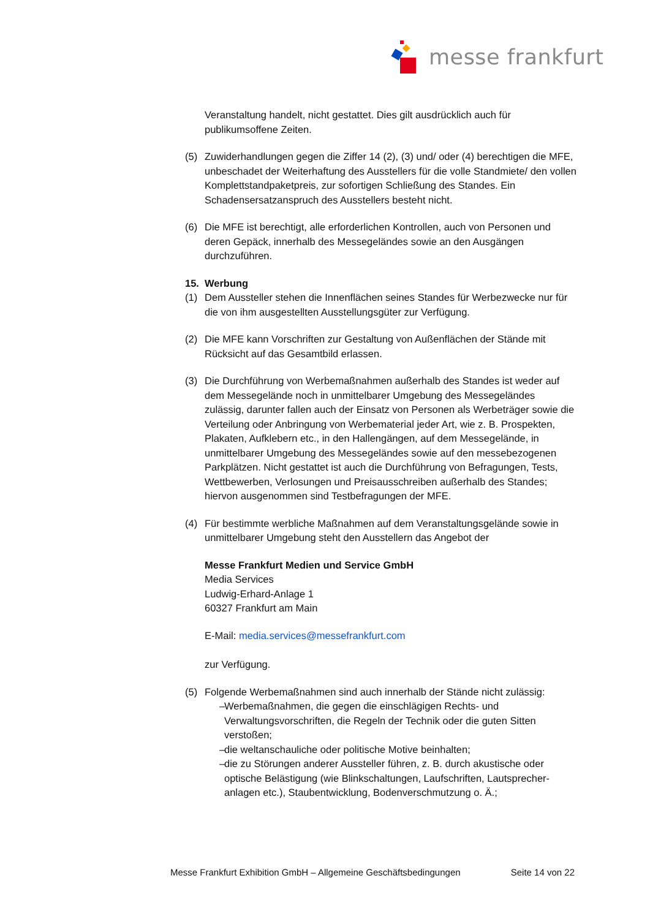messe frankfurt
Veranstaltung handelt, nicht gestattet. Dies gilt ausdrücklich auch für publikumsoffene Zeiten.
(5) Zuwiderhandlungen gegen die Ziffer 14 (2), (3) und/ oder (4) berechtigen die MFE, unbeschadet der Weiterhaftung des Ausstellers für die volle Standmiete/ den vollen Komplettstandpaketpreis, zur sofortigen Schließung des Standes. Ein Schadensersatzanspruch des Ausstellers besteht nicht.
(6) Die MFE ist berechtigt, alle erforderlichen Kontrollen, auch von Personen und deren Gepäck, innerhalb des Messegeländes sowie an den Ausgängen durchzuführen.
15. Werbung
(1) Dem Aussteller stehen die Innenflächen seines Standes für Werbezwecke nur für die von ihm ausgestellten Ausstellungsgüter zur Verfügung.
(2) Die MFE kann Vorschriften zur Gestaltung von Außenflächen der Stände mit Rücksicht auf das Gesamtbild erlassen.
(3) Die Durchführung von Werbemaßnahmen außerhalb des Standes ist weder auf dem Messegelände noch in unmittelbarer Umgebung des Messegeländes zulässig, darunter fallen auch der Einsatz von Personen als Werbeträger sowie die Verteilung oder Anbringung von Werbematerial jeder Art, wie z. B. Prospekten, Plakaten, Aufklebern etc., in den Hallengängen, auf dem Messegelände, in unmittelbarer Umgebung des Messegeländes sowie auf den messebezogenen Parkplätzen. Nicht gestattet ist auch die Durchführung von Befragungen, Tests, Wettbewerben, Verlosungen und Preisausschreiben außerhalb des Standes; hiervon ausgenommen sind Testbefragungen der MFE.
(4) Für bestimmte werbliche Maßnahmen auf dem Veranstaltungsgelände sowie in unmittelbarer Umgebung steht den Ausstellern das Angebot der
Messe Frankfurt Medien und Service GmbH
Media Services
Ludwig-Erhard-Anlage 1
60327 Frankfurt am Main
E-Mail: media.services@messefrankfurt.com
zur Verfügung.
(5) Folgende Werbemaßnahmen sind auch innerhalb der Stände nicht zulässig:
– Werbemaßnahmen, die gegen die einschlägigen Rechts- und Verwaltungsvorschriften, die Regeln der Technik oder die guten Sitten verstoßen;
– die weltanschauliche oder politische Motive beinhalten;
– die zu Störungen anderer Aussteller führen, z. B. durch akustische oder optische Belästigung (wie Blinkschaltungen, Laufschriften, Lautsprecher-anlagen etc.), Staubentwicklung, Bodenverschmutzung o. Ä.;
Messe Frankfurt Exhibition GmbH – Allgemeine Geschäftsbedingungen Seite 14 von 22